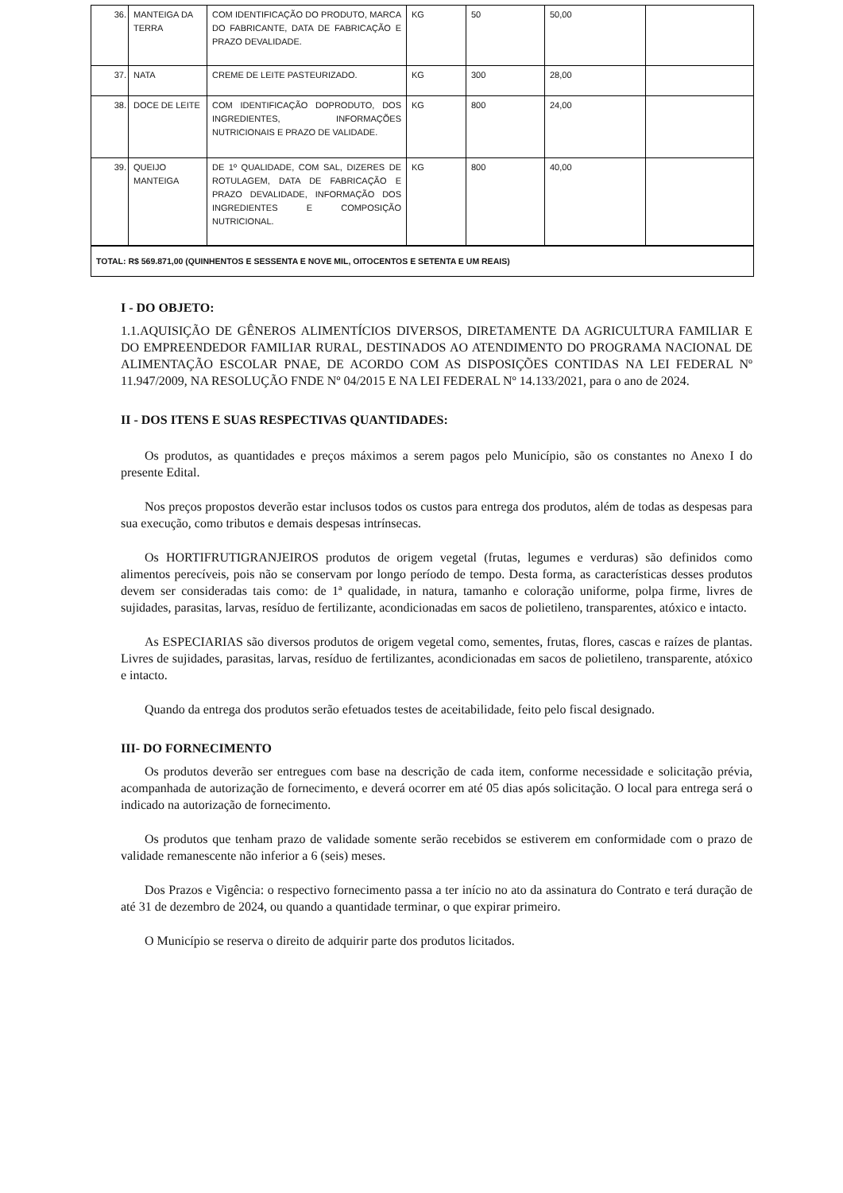| 36. | MANTEIGA DA TERRA | COM IDENTIFICAÇÃO DO PRODUTO, MARCA DO FABRICANTE, DATA DE FABRICAÇÃO E PRAZO DEVALIDADE. | KG | 50 | 50,00 | |
| 37. | NATA | CREME DE LEITE PASTEURIZADO. | KG | 300 | 28,00 | |
| 38. | DOCE DE LEITE | COM IDENTIFICAÇÃO DOPRODUTO, DOS INGREDIENTES, INFORMAÇÕES NUTRICIONAIS E PRAZO DE VALIDADE. | KG | 800 | 24,00 | |
| 39. | QUEIJO MANTEIGA | DE 1º QUALIDADE, COM SAL, DIZERES DE ROTULAGEM, DATA DE FABRICAÇÃO E PRAZO DEVALIDADE, INFORMAÇÃO DOS INGREDIENTES E COMPOSIÇÃO NUTRICIONAL. | KG | 800 | 40,00 | |
| TOTAL: R$ 569.871,00 (QUINHENTOS E SESSENTA E NOVE MIL, OITOCENTOS E SETENTA E UM REAIS) | | | | | | |
I - DO OBJETO:
1.1.AQUISIÇÃO DE GÊNEROS ALIMENTÍCIOS DIVERSOS, DIRETAMENTE DA AGRICULTURA FAMILIAR E DO EMPREENDEDOR FAMILIAR RURAL, DESTINADOS AO ATENDIMENTO DO PROGRAMA NACIONAL DE ALIMENTAÇÃO ESCOLAR PNAE, DE ACORDO COM AS DISPOSIÇÕES CONTIDAS NA LEI FEDERAL Nº 11.947/2009, NA RESOLUÇÃO FNDE Nº 04/2015 E NA LEI FEDERAL Nº 14.133/2021, para o ano de 2024.
II - DOS ITENS E SUAS RESPECTIVAS QUANTIDADES:
Os produtos, as quantidades e preços máximos a serem pagos pelo Município, são os constantes no Anexo I do presente Edital.
Nos preços propostos deverão estar inclusos todos os custos para entrega dos produtos, além de todas as despesas para sua execução, como tributos e demais despesas intrínsecas.
Os HORTIFRUTIGRANJEIROS produtos de origem vegetal (frutas, legumes e verduras) são definidos como alimentos perecíveis, pois não se conservam por longo período de tempo. Desta forma, as características desses produtos devem ser consideradas tais como: de 1ª qualidade, in natura, tamanho e coloração uniforme, polpa firme, livres de sujidades, parasitas, larvas, resíduo de fertilizante, acondicionadas em sacos de polietileno, transparentes, atóxico e intacto.
As ESPECIARIAS são diversos produtos de origem vegetal como, sementes, frutas, flores, cascas e raízes de plantas. Livres de sujidades, parasitas, larvas, resíduo de fertilizantes, acondicionadas em sacos de polietileno, transparente, atóxico e intacto.
Quando da entrega dos produtos serão efetuados testes de aceitabilidade, feito pelo fiscal designado.
III- DO FORNECIMENTO
Os produtos deverão ser entregues com base na descrição de cada item, conforme necessidade e solicitação prévia, acompanhada de autorização de fornecimento, e deverá ocorrer em até 05 dias após solicitação. O local para entrega será o indicado na autorização de fornecimento.
Os produtos que tenham prazo de validade somente serão recebidos se estiverem em conformidade com o prazo de validade remanescente não inferior a 6 (seis) meses.
Dos Prazos e Vigência: o respectivo fornecimento passa a ter início no ato da assinatura do Contrato e terá duração de até 31 de dezembro de 2024, ou quando a quantidade terminar, o que expirar primeiro.
O Município se reserva o direito de adquirir parte dos produtos licitados.